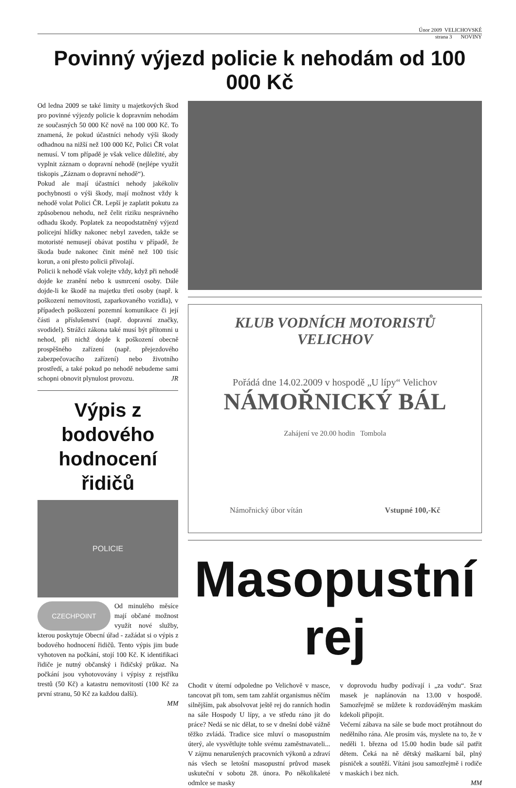Únor 2009 VELICHOVSKÉ
strana 3 NOVINY
Povinný výjezd policie k nehodám od 100 000 Kč
Od ledna 2009 se také limity u majetkových škod pro povinné výjezdy policie k dopravním nehodám ze současných 50 000 Kč nově na 100 000 Kč. To znamená, že pokud účastníci nehody výši škody odhadnou na nižší než 100 000 Kč, Polici ČR volat nemusí. V tom případě je však velice důležité, aby vyplnit záznam o dopravní nehodě (nejlépe využít tiskopis „Záznam o dopravní nehodě“).
Pokud ale mají účastníci nehody jakékoliv pochybnosti o výši škody, mají možnost vždy k nehodě volat Polici ČR. Lepší je zaplatit pokutu za způsobenou nehodu, než čelit riziku nesprávného odhadu škody. Poplatek za neopodstatněný výjezd policejní hlídky nakonec nebyl zaveden, takže se motoristé nemusejí obávat postihu v případě, že škoda bude nakonec činit méně než 100 tisíc korun, a oni přesto policii přivolají.
Policii k nehodě však volejte vždy, když při nehodě dojde ke zranění nebo k usmrcení osoby. Dále dojde-li ke škodě na majetku třetí osoby (např. k poškození nemovitosti, zaparkovaného vozidla), v případech poškození pozemní komunikace či její části a příslušenství (např. dopravní značky, svodidel). Strážci zákona také musí být přítomni u nehod, při nichž dojde k poškození obecně prospěšného zařízení (např. přejezdového zabezpečovacího zařízení) nebo životního prostředí, a také pokud po nehodě nebudeme sami schopni obnovit plynulost provozu. JR
Výpis z bodového hodnocení řidičů
POLICIE
CZECHPOINT Od minulého měsíce mají občané možnost využít nové služby, kterou poskytuje Obecní úřad - zažádat si o výpis z bodového hodnocení řidičů. Tento výpis jim bude vyhotoven na počkání, stojí 100 Kč. K identifikaci řidiče je nutný občanský i řidičský průkaz. Na počkání jsou vyhotovovány i výpisy z rejstříku trestů (50 Kč) a katastru nemovitostí (100 Kč za první stranu, 50 Kč za každou další).
MM
KLUB VODNÍCH MOTORISTŮ
VELICHOV
Pořádá dne 14.02.2009 v hospodě „U lípy“ Velichov
NÁMOŘNICKÝ BÁL
Zahájení ve 20.00 hodin Tombola
Námořnický úbor vítán Vstupné 100,-Kč
Masopustní rej
Chodit v úterní odpoledne po Velichově v masce, tancovat při tom, sem tam zahřát organismus něčím silnějším, pak absolvovat ještě rej do ranních hodin na sále Hospody U lípy, a ve středu ráno jít do práce? Nedá se nic dělat, to se v dnešní době vážně těžko zvládá. Tradice sice mluví o masopustním úterý, ale vysvětlujte tohle svému zaměstnavateli... V zájmu nenarušených pracovních výkonů a zdraví nás všech se letošní masopustní průvod masek uskuteční v sobotu 28. února. Po několikaleté odmlce se masky
v doprovodu hudby podívají i „za vodu“. Sraz masek je naplánován na 13.00 v hospodě. Samozřejmě se můžete k rozdováděným maskám kdekoli připojit.
Večerní zábava na sále se bude moct protáhnout do nedělního rána. Ale prosím vás, myslete na to, že v neděli 1. března od 15.00 hodin bude sál patřit dětem. Čeká na ně dětský maškarní bál, plný písniček a soutěží. Vítáni jsou samozřejmě i rodiče v maskách i bez nich.
MM